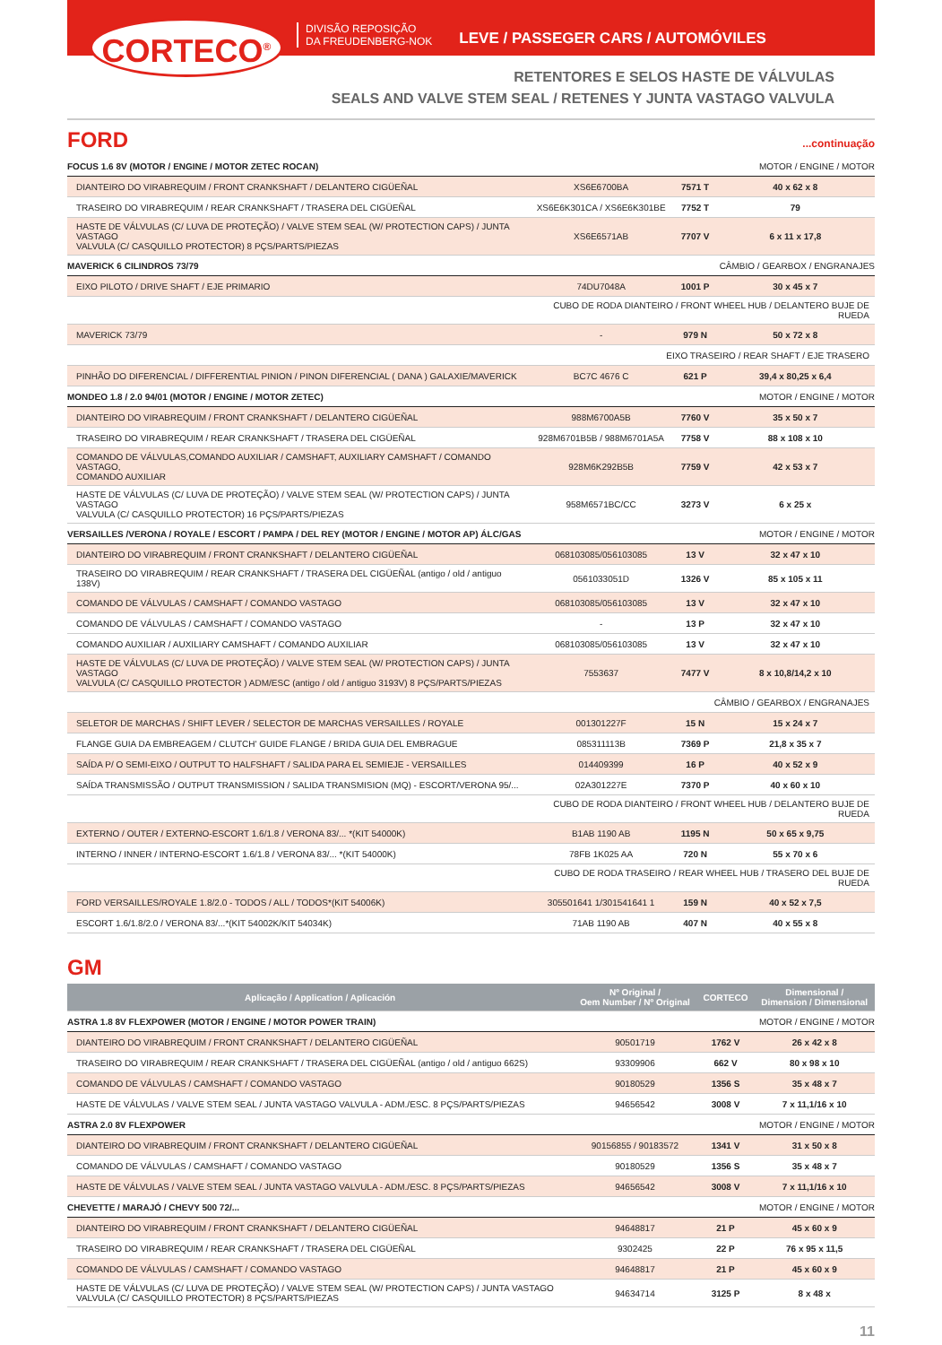CORTECO<sup>®</sup>
DIVISÃO REPOSIÇÃO
DA FREUDENBERG-NOK
LEVE / PASSEGER CARS / AUTOMÓVILES
RETENTORES E SELOS HASTE DE VÁLVULAS
SEALS AND VALVE STEM SEAL / RETENES Y JUNTA VASTAGO VALVULA
FORD ...continuação
| FOCUS 1.6 8V (MOTOR / ENGINE / MOTOR ZETEC ROCAN) | | | MOTOR / ENGINE / MOTOR |
| DIANTEIRO DO VIRABREQUIM / FRONT CRANKSHAFT / DELANTERO CIGÜEÑAL | XS6E6700BA | 7571 T | 40 x 62 x 8 |
| TRASEIRO DO VIRABREQUIM / REAR CRANKSHAFT / TRASERA DEL CIGÜEÑAL | XS6E6K301CA / XS6E6K301BE | 7752 T | 79 |
| HASTE DE VÁLVULAS (C/ LUVA DE PROTEÇÃO) / VALVE STEM SEAL (W/ PROTECTION CAPS) / JUNTA VASTAGO VALVULA (C/ CASQUILLO PROTECTOR) 8 PÇS/PARTS/PIEZAS | XS6E6571AB | 7707 V | 6 x 11 x 17,8 |
| MAVERICK 6 CILINDROS 73/79 | | | CÂMBIO / GEARBOX / ENGRANAJES |
| EIXO PILOTO / DRIVE SHAFT / EJE PRIMARIO | 74DU7048A | 1001 P | 30 x 45 x 7 |
| | CUBO DE RODA DIANTEIRO / FRONT WHEEL HUB / DELANTERO BUJE DE RUEDA | | |
| MAVERICK 73/79 | - | 979 N | 50 x 72 x 8 |
| | EIXO TRASEIRO / REAR SHAFT / EJE TRASERO | | |
| PINHÃO DO DIFERENCIAL / DIFFERENTIAL PINION / PINON DIFERENCIAL ( DANA ) GALAXIE/MAVERICK | BC7C 4676 C | 621 P | 39,4 x 80,25 x 6,4 |
| MONDEO 1.8 / 2.0 94/01 (MOTOR / ENGINE / MOTOR ZETEC) | | | MOTOR / ENGINE / MOTOR |
| DIANTEIRO DO VIRABREQUIM / FRONT CRANKSHAFT / DELANTERO CIGÜEÑAL | 988M6700A5B | 7760 V | 35 x 50 x 7 |
| TRASEIRO DO VIRABREQUIM / REAR CRANKSHAFT / TRASERA DEL CIGÜEÑAL | 928M6701B5B / 988M6701A5A | 7758 V | 88 x 108 x 10 |
| COMANDO DE VÁLVULAS,COMANDO AUXILIAR / CAMSHAFT, AUXILIARY CAMSHAFT / COMANDO VASTAGO, COMANDO AUXILIAR | 928M6K292B5B | 7759 V | 42 x 53 x 7 |
| HASTE DE VÁLVULAS (C/ LUVA DE PROTEÇÃO) / VALVE STEM SEAL (W/ PROTECTION CAPS) / JUNTA VASTAGO VALVULA (C/ CASQUILLO PROTECTOR) 16 PÇS/PARTS/PIEZAS | 958M6571BC/CC | 3273 V | 6 x 25 x |
| VERSAILLES /VERONA / ROYALE / ESCORT / PAMPA / DEL REY (MOTOR / ENGINE / MOTOR AP) ÁLC/GAS | | | MOTOR / ENGINE / MOTOR |
| DIANTEIRO DO VIRABREQUIM / FRONT CRANKSHAFT / DELANTERO CIGÜEÑAL | 068103085/056103085 | 13 V | 32 x 47 x 10 |
| TRASEIRO DO VIRABREQUIM / REAR CRANKSHAFT / TRASERA DEL CIGÜEÑAL (antigo / old / antiguo 138V) | 0561033051D | 1326 V | 85 x 105 x 11 |
| COMANDO DE VÁLVULAS / CAMSHAFT / COMANDO VASTAGO | 068103085/056103085 | 13 V | 32 x 47 x 10 |
| COMANDO DE VÁLVULAS / CAMSHAFT / COMANDO VASTAGO | - | 13 P | 32 x 47 x 10 |
| COMANDO AUXILIAR / AUXILIARY CAMSHAFT / COMANDO AUXILIAR | 068103085/056103085 | 13 V | 32 x 47 x 10 |
| HASTE DE VÁLVULAS (C/ LUVA DE PROTEÇÃO) / VALVE STEM SEAL (W/ PROTECTION CAPS) / JUNTA VASTAGO VALVULA (C/ CASQUILLO PROTECTOR ) ADM/ESC (antigo / old / antiguo 3193V) 8 PÇS/PARTS/PIEZAS | 7553637 | 7477 V | 8 x 10,8/14,2 x 10 |
| | CÂMBIO / GEARBOX / ENGRANAJES | | |
| SELETOR DE MARCHAS / SHIFT LEVER / SELECTOR DE MARCHAS VERSAILLES / ROYALE | 001301227F | 15 N | 15 x 24 x 7 |
| FLANGE GUIA DA EMBREAGEM / CLUTCH' GUIDE FLANGE / BRIDA GUIA DEL EMBRAGUE | 085311113B | 7369 P | 21,8 x 35 x 7 |
| SAÍDA P/ O SEMI-EIXO / OUTPUT TO HALFSHAFT / SALIDA PARA EL SEMIEJE - VERSAILLES | 014409399 | 16 P | 40 x 52 x 9 |
| SAÍDA TRANSMISSÃO / OUTPUT TRANSMISSION / SALIDA TRANSMISION (MQ) - ESCORT/VERONA 95/... | 02A301227E | 7370 P | 40 x 60 x 10 |
| | CUBO DE RODA DIANTEIRO / FRONT WHEEL HUB / DELANTERO BUJE DE RUEDA | | |
| EXTERNO / OUTER / EXTERNO-ESCORT 1.6/1.8 / VERONA 83/... *(KIT 54000K) | B1AB 1190 AB | 1195 N | 50 x 65 x 9,75 |
| INTERNO / INNER / INTERNO-ESCORT 1.6/1.8 / VERONA 83/... *(KIT 54000K) | 78FB 1K025 AA | 720 N | 55 x 70 x 6 |
| | CUBO DE RODA TRASEIRO / REAR WHEEL HUB / TRASERO DEL BUJE DE RUEDA | | |
| FORD VERSAILLES/ROYALE 1.8/2.0 - TODOS / ALL / TODOS*(KIT 54006K) | 305501641 1/301541641 1 | 159 N | 40 x 52 x 7,5 |
| ESCORT 1.6/1.8/2.0 / VERONA 83/...*(KIT 54002K/KIT 54034K) | 71AB 1190 AB | 407 N | 40 x 55 x 8 |
GM
| Aplicação / Application / Aplicación | Nº Original / Oem Number / Nº Original | CORTECO | Dimensional / Dimension / Dimensional |
| --- | --- | --- | --- |
| ASTRA 1.8 8V FLEXPOWER (MOTOR / ENGINE / MOTOR POWER TRAIN) | | | MOTOR / ENGINE / MOTOR |
| DIANTEIRO DO VIRABREQUIM / FRONT CRANKSHAFT / DELANTERO CIGÜEÑAL | 90501719 | 1762 V | 26 x 42 x 8 |
| TRASEIRO DO VIRABREQUIM / REAR CRANKSHAFT / TRASERA DEL CIGÜEÑAL (antigo / old / antiguo 662S) | 93309906 | 662 V | 80 x 98 x 10 |
| COMANDO DE VÁLVULAS / CAMSHAFT / COMANDO VASTAGO | 90180529 | 1356 S | 35 x 48 x 7 |
| HASTE DE VÁLVULAS / VALVE STEM SEAL / JUNTA VASTAGO VALVULA - ADM./ESC. 8 PÇS/PARTS/PIEZAS | 94656542 | 3008 V | 7 x 11,1/16 x 10 |
| ASTRA 2.0 8V FLEXPOWER | | | MOTOR / ENGINE / MOTOR |
| DIANTEIRO DO VIRABREQUIM / FRONT CRANKSHAFT / DELANTERO CIGÜEÑAL | 90156855 / 90183572 | 1341 V | 31 x 50 x 8 |
| COMANDO DE VÁLVULAS / CAMSHAFT / COMANDO VASTAGO | 90180529 | 1356 S | 35 x 48 x 7 |
| HASTE DE VÁLVULAS / VALVE STEM SEAL / JUNTA VASTAGO VALVULA - ADM./ESC. 8 PÇS/PARTS/PIEZAS | 94656542 | 3008 V | 7 x 11,1/16 x 10 |
| CHEVETTE / MARAJÓ / CHEVY 500 72/... | | | MOTOR / ENGINE / MOTOR |
| DIANTEIRO DO VIRABREQUIM / FRONT CRANKSHAFT / DELANTERO CIGÜEÑAL | 94648817 | 21 P | 45 x 60 x 9 |
| TRASEIRO DO VIRABREQUIM / REAR CRANKSHAFT / TRASERA DEL CIGÜEÑAL | 9302425 | 22 P | 76 x 95 x 11,5 |
| COMANDO DE VÁLVULAS / CAMSHAFT / COMANDO VASTAGO | 94648817 | 21 P | 45 x 60 x 9 |
| HASTE DE VÁLVULAS (C/ LUVA DE PROTEÇÃO) / VALVE STEM SEAL (W/ PROTECTION CAPS) / JUNTA VASTAGO VALVULA (C/ CASQUILLO PROTECTOR) 8 PÇS/PARTS/PIEZAS | 94634714 | 3125 P | 8 x 48 x |
11